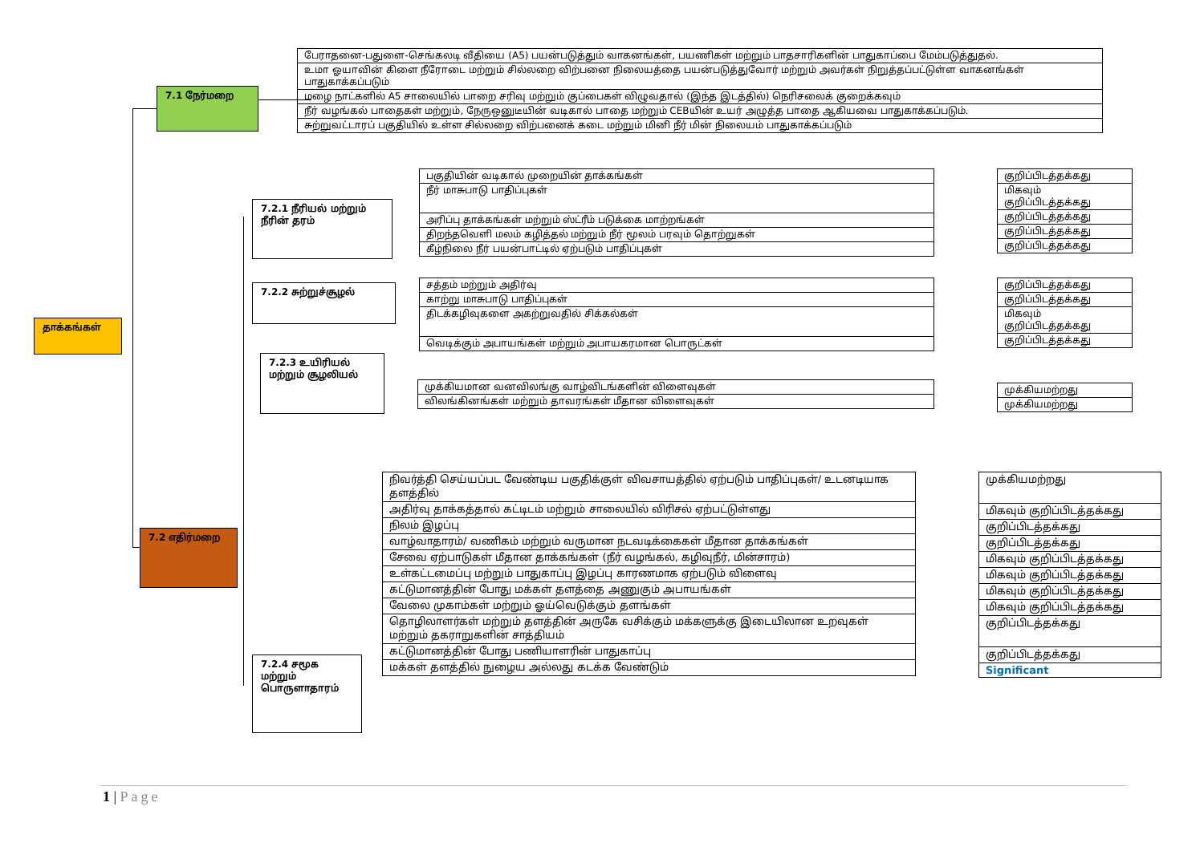தாக்கங்கள்
7.1 நேர்மறை
| பேராதனை-பதுளை-செங்கலடி வீதியை (A5) பயன்படுத்தும் வாகனங்கள், பயணிகள் மற்றும் பாதசாரிகளின் பாதுகாப்பை மேம்படுத்துதல். |
| உமா ஓயாவின் கிளை நீரோடை மற்றும் சில்லறை விற்பனை நிலையத்தை பயன்படுத்துவோர் மற்றும் அவர்கள் நிறுத்தப்பட்டுள்ள வாகனங்கள் பாதுகாக்கப்படும் |
| மழை நாட்களில் A5 சாலையில் பாறை சரிவு மற்றும் குப்பைகள் விழுவதால் (இந்த இடத்தில்) நெரிசலைக் குறைக்கவும் |
| நீர் வழங்கல் பாதைகள் மற்றும், நேருஒனுடீயின் வடிகால் பாதை மற்றும் CEBயின் உயர் அழுத்த பாதை ஆகியவை பாதுகாக்கப்படும். |
| சுற்றுவட்டாரப் பகுதியில் உள்ள சில்லறை விற்பனைக் கடை மற்றும் மினி நீர் மின் நிலையம் பாதுகாக்கப்படும் |
7.2.1 நீரியல் மற்றும் நீரின் தரம்
| பகுதியின் வடிகால் முறையின் தாக்கங்கள் |
| நீர் மாசுபாடு பாதிப்புகள் |
| அரிப்பு தாக்கங்கள் மற்றும் ஸ்ட்ரீம் படுக்கை மாற்றங்கள் |
| திறந்தவெளி மலம் கழித்தல் மற்றும் நீர் மூலம் பரவும் தொற்றுகள் |
| கீழ்நிலை நீர் பயன்பாட்டில் ஏற்படும் பாதிப்புகள் |
| குறிப்பிடத்தக்கது |
| மிகவும் குறிப்பிடத்தக்கது |
| குறிப்பிடத்தக்கது |
| குறிப்பிடத்தக்கது |
| குறிப்பிடத்தக்கது |
7.2.2 சுற்றுச்சூழல்
| சத்தம் மற்றும் அதிர்வு |
| காற்று மாசுபாடு பாதிப்புகள் |
| திடக்கழிவுகளை அகற்றுவதில் சிக்கல்கள் |
| வெடிக்கும் அபாயங்கள் மற்றும் அபாயகரமான பொருட்கள் |
| குறிப்பிடத்தக்கது |
| குறிப்பிடத்தக்கது |
| மிகவும் குறிப்பிடத்தக்கது |
| குறிப்பிடத்தக்கது |
7.2.3 உயிரியல் மற்றும் சூழலியல்
| முக்கியமான வனவிலங்கு வாழ்விடங்களின் விளைவுகள் |
| விலங்கினங்கள் மற்றும் தாவரங்கள் மீதான விளைவுகள் |
| முக்கியமற்றது |
| முக்கியமற்றது |
7.2 எதிர்மறை
| நிவர்த்தி செய்யப்பட வேண்டிய பகுதிக்குள் விவசாயத்தில் ஏற்படும் பாதிப்புகள்/ உடனடியாக தளத்தில் |
| அதிர்வு தாக்கத்தால் கட்டிடம் மற்றும் சாலையில் விரிசல் ஏற்பட்டுள்ளது |
| நிலம் இழப்பு |
| வாழ்வாதாரம்/ வணிகம் மற்றும் வருமான நடவடிக்கைகள் மீதான தாக்கங்கள் |
| சேவை ஏற்பாடுகள் மீதான தாக்கங்கள் (நீர் வழங்கல், கழிவுநீர், மின்சாரம்) |
| உள்கட்டமைப்பு மற்றும் பாதுகாப்பு இழப்பு காரணமாக ஏற்படும் விளைவு |
| கட்டுமானத்தின் போது மக்கள் தளத்தை அணுகும் அபாயங்கள் |
| வேலை முகாம்கள் மற்றும் ஓய்வெடுக்கும் தளங்கள் |
| தொழிலாளர்கள் மற்றும் தளத்தின் அருகே வசிக்கும் மக்களுக்கு இடையிலான உறவுகள் மற்றும் தகராறுகளின் சாத்தியம் |
| கட்டுமானத்தின் போது பணியாளரின் பாதுகாப்பு |
| மக்கள் தளத்தில் நுழைய அல்லது கடக்க வேண்டும் |
| முக்கியமற்றது |
| மிகவும் குறிப்பிடத்தக்கது |
| குறிப்பிடத்தக்கது |
| குறிப்பிடத்தக்கது |
| மிகவும் குறிப்பிடத்தக்கது |
| மிகவும் குறிப்பிடத்தக்கது |
| மிகவும் குறிப்பிடத்தக்கது |
| மிகவும் குறிப்பிடத்தக்கது |
| குறிப்பிடத்தக்கது |
| குறிப்பிடத்தக்கது |
| Significant |
7.2.4 சமூக மற்றும் பொருளாதாரம்
1 | Page